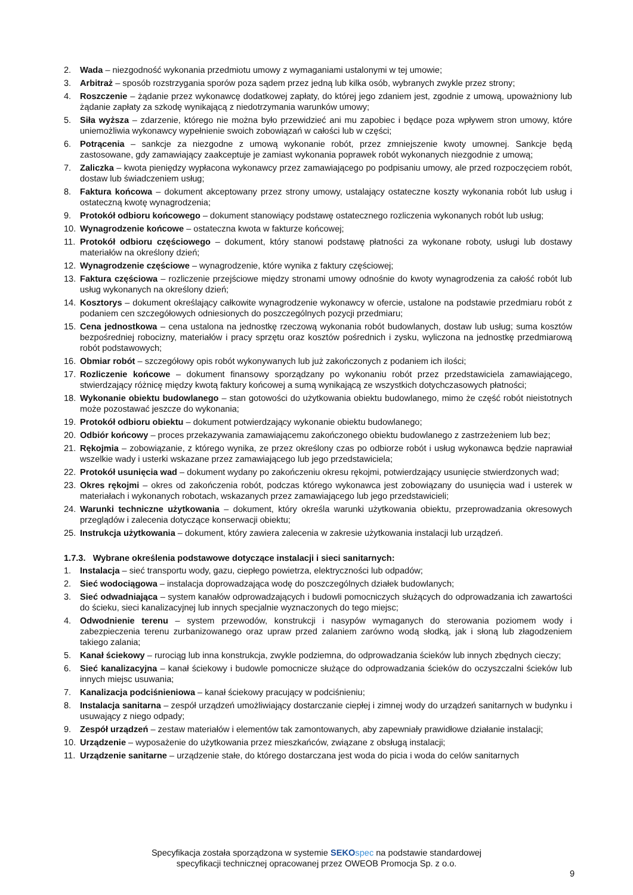2. Wada – niezgodność wykonania przedmiotu umowy z wymaganiami ustalonymi w tej umowie;
3. Arbitraż – sposób rozstrzygania sporów poza sądem przez jedną lub kilka osób, wybranych zwykle przez strony;
4. Roszczenie – żądanie przez wykonawcę dodatkowej zapłaty, do której jego zdaniem jest, zgodnie z umową, upoważniony lub żądanie zapłaty za szkodę wynikającą z niedotrzymania warunków umowy;
5. Siła wyższa – zdarzenie, którego nie można było przewidzieć ani mu zapobiec i będące poza wpływem stron umowy, które uniemożliwia wykonawcy wypełnienie swoich zobowiązań w całości lub w części;
6. Potrącenia – sankcje za niezgodne z umową wykonanie robót, przez zmniejszenie kwoty umownej. Sankcje będą zastosowane, gdy zamawiający zaakceptuje je zamiast wykonania poprawek robót wykonanych niezgodnie z umową;
7. Zaliczka – kwota pieniędzy wypłacona wykonawcy przez zamawiającego po podpisaniu umowy, ale przed rozpoczęciem robót, dostaw lub świadczeniem usług;
8. Faktura końcowa – dokument akceptowany przez strony umowy, ustalający ostateczne koszty wykonania robót lub usług i ostateczną kwotę wynagrodzenia;
9. Protokół odbioru końcowego – dokument stanowiący podstawę ostatecznego rozliczenia wykonanych robót lub usług;
10. Wynagrodzenie końcowe – ostateczna kwota w fakturze końcowej;
11. Protokół odbioru częściowego – dokument, który stanowi podstawę płatności za wykonane roboty, usługi lub dostawy materiałów na określony dzień;
12. Wynagrodzenie częściowe – wynagrodzenie, które wynika z faktury częściowej;
13. Faktura częściowa – rozliczenie przejściowe między stronami umowy odnośnie do kwoty wynagrodzenia za całość robót lub usług wykonanych na określony dzień;
14. Kosztorys – dokument określający całkowite wynagrodzenie wykonawcy w ofercie, ustalone na podstawie przedmiaru robót z podaniem cen szczegółowych odniesionych do poszczególnych pozycji przedmiaru;
15. Cena jednostkowa – cena ustalona na jednostkę rzeczową wykonania robót budowlanych, dostaw lub usług; suma kosztów bezpośredniej robocizny, materiałów i pracy sprzętu oraz kosztów pośrednich i zysku, wyliczona na jednostkę przedmiarową robót podstawowych;
16. Obmiar robót – szczegółowy opis robót wykonywanych lub już zakończonych z podaniem ich ilości;
17. Rozliczenie końcowe – dokument finansowy sporządzany po wykonaniu robót przez przedstawiciela zamawiającego, stwierdzający różnicę między kwotą faktury końcowej a sumą wynikającą ze wszystkich dotychczasowych płatności;
18. Wykonanie obiektu budowlanego – stan gotowości do użytkowania obiektu budowlanego, mimo że część robót nieistotnych może pozostawać jeszcze do wykonania;
19. Protokół odbioru obiektu – dokument potwierdzający wykonanie obiektu budowlanego;
20. Odbiór końcowy – proces przekazywania zamawiającemu zakończonego obiektu budowlanego z zastrzeżeniem lub bez;
21. Rękojmia – zobowiązanie, z którego wynika, ze przez określony czas po odbiorze robót i usług wykonawca będzie naprawiał wszelkie wady i usterki wskazane przez zamawiającego lub jego przedstawiciela;
22. Protokół usunięcia wad – dokument wydany po zakończeniu okresu rękojmi, potwierdzający usunięcie stwierdzonych wad;
23. Okres rękojmi – okres od zakończenia robót, podczas którego wykonawca jest zobowiązany do usunięcia wad i usterek w materiałach i wykonanych robotach, wskazanych przez zamawiającego lub jego przedstawicieli;
24. Warunki techniczne użytkowania – dokument, który określa warunki użytkowania obiektu, przeprowadzania okresowych przeglądów i zalecenia dotyczące konserwacji obiektu;
25. Instrukcja użytkowania – dokument, który zawiera zalecenia w zakresie użytkowania instalacji lub urządzeń.
1.7.3. Wybrane określenia podstawowe dotyczące instalacji i sieci sanitarnych:
1. Instalacja – sieć transportu wody, gazu, ciepłego powietrza, elektryczności lub odpadów;
2. Sieć wodociągowa – instalacja doprowadzająca wodę do poszczególnych działek budowlanych;
3. Sieć odwadniająca – system kanałów odprowadzających i budowli pomocniczych służących do odprowadzania ich zawartości do ścieku, sieci kanalizacyjnej lub innych specjalnie wyznaczonych do tego miejsc;
4. Odwodnienie terenu – system przewodów, konstrukcji i nasypów wymaganych do sterowania poziomem wody i zabezpieczenia terenu zurbanizowanego oraz upraw przed zalaniem zarówno wodą słodką, jak i słoną lub złagodzeniem takiego zalania;
5. Kanał ściekowy – rurociąg lub inna konstrukcja, zwykle podziemna, do odprowadzania ścieków lub innych zbędnych cieczy;
6. Sieć kanalizacyjna – kanał ściekowy i budowle pomocnicze służące do odprowadzania ścieków do oczyszczalni ścieków lub innych miejsc usuwania;
7. Kanalizacja podciśnieniowa – kanał ściekowy pracujący w podciśnieniu;
8. Instalacja sanitarna – zespół urządzeń umożliwiający dostarczanie ciepłej i zimnej wody do urządzeń sanitarnych w budynku i usuwający z niego odpady;
9. Zespół urządzeń – zestaw materiałów i elementów tak zamontowanych, aby zapewniały prawidłowe działanie instalacji;
10. Urządzenie – wyposażenie do użytkowania przez mieszkańców, związane z obsługą instalacji;
11. Urządzenie sanitarne – urządzenie stałe, do którego dostarczana jest woda do picia i woda do celów sanitarnych
Specyfikacja została sporządzona w systemie SEKO spec na podstawie standardowej
specyfikacji technicznej opracowanej przez OWEOB Promocja Sp. z o.o.
9